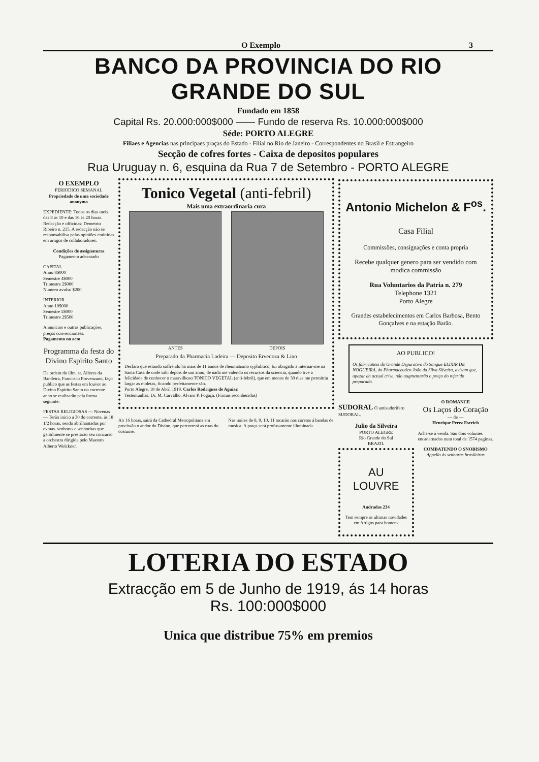O Exemplo 3
BANCO DA PROVINCIA DO RIO GRANDE DO SUL
Fundado em 1858
Capital Rs. 20.000:000$000 —— Fundo de reserva Rs. 10.000:000$000
Séde: PORTO ALEGRE
Filiaes e Agencias nas principaes praças do Estado - Filial no Rio de Janeiro - Correspondentes no Brasil e Estrangeiro
Secção de cofres fortes - Caixa de depositos populares
Rua Uruguay n. 6, esquina da Rua 7 de Setembro - PORTO ALEGRE
O EXEMPLO
PERIODICO SEMANAL
Propriedade de uma sociedade anonyma
EXPEDIENTE: Todos os dias uteis das 8 ás 10 e das 16 ás 20 horas. Redacção e officinas: Demetrio Ribeiro n. 215. A redacção não se responsabilisa pelas opiniões emittidas em artigos de collaboradores.
Condições de assignaturas
Pagamento adeantado
CAPITAL
Anno 8$000
Semestre 4$000
Trimestre 2$000
Numero avulso $200
INTERIOR
Anno 10$000
Semestre 5$000
Trimestre 2$500
Annuncios e outras publicações, preços convencionaes.
Pagamento no acto
Programma da festa do Divino Espirito Santo
De ordem do illm. sr. Alferes da Bandeira, Francisco Provenzano, faço publico que as festas em louvor ao Divino Espirito Santo no corrente anno se realizarão pela forma seguinte:
FESTAS RELIGIOSAS — Novenas — Terão inicio a 30 do corrente, ás 18 1/2 horas, sendo abrilhantadas por exmas. senhoras e senhoritas que gentilmente se prestarão seu concurso a orchestra dirigida pelo Maestro Alberto Wolckner.
Tonico Vegetal (anti-febril)
Mais uma extraordinaria cura
ANTES DEPOIS
Preparado da Pharmacia Ladeira — Deposito Ervedoza & Lino
Declaro que estando soffrendo ha mais de 11 annos de rheumatismo syphilitico, fui obrigado a internar-me na Santa Casa de onde sahi depois de um anno, de nada me valendo os recursos da sciencia, quando tive a felicidade de conhecer o maravilhoso TONICO VEGETAL (anti-febril), que em menos de 30 dias me permittiu largar as moletas, ficando perfeitamente são.
Porto Alegre, 18 de Abril 1919. Carlos Rodrigues de Aguiar.
Testemunhas: Dr. M. Carvalho. Alvaro P. Fogaça. (Firmas reconhecidas)
A's 16 horas, sairá da Cathedral Metropolitana em procissão o andor do Divino, que percorrerá as ruas do costume.
Nas noites de 8, 9, 10, 11 tocarão nos coretos á bandas de musica. A praça será profusamente illuminada.
Antonio Michelon & F<sup>os</sup>.
Casa Filial
Commissões, consignações e conta propria
Recebe qualquer genero para ser vendido com modica commissão
Rua Voluntarios da Patria n. 279
Telephone 1321
Porto Alegre
Grandes estabelecimentos em Carlos Barbosa, Bento Gonçalves e na estação Barão.
AO PUBLICO!
Os fabricantes do Grande Depurativo do Sangue ELIXIR DE NOGUEIRA, do Pharmaceutico João da Silva Silveira, avisam que, apezar da actual crise, não augmentarão o preço do referido preparado.
SUDORAL O antisudorifero SUDORAL.
Julio da Silveira
PORTO ALEGRE
Rio Grande do Sul
BRAZIL
AU LOUVRE
Andradas 234
Tem sempre as ultimas novidades em Artigos para homens
O ROMANCE
Os Laços do Coração
— de —
Henrique Perez Escrich
Acha-se á venda. São dois volumes encadernados num total de 1574 paginas.
COMBATENDO O SNOBISMO
Appello ás senhoras brasileiras
LOTERIA DO ESTADO
Extracção em 5 de Junho de 1919, ás 14 horas
Rs. 100:000$000
Unica que distribue 75% em premios